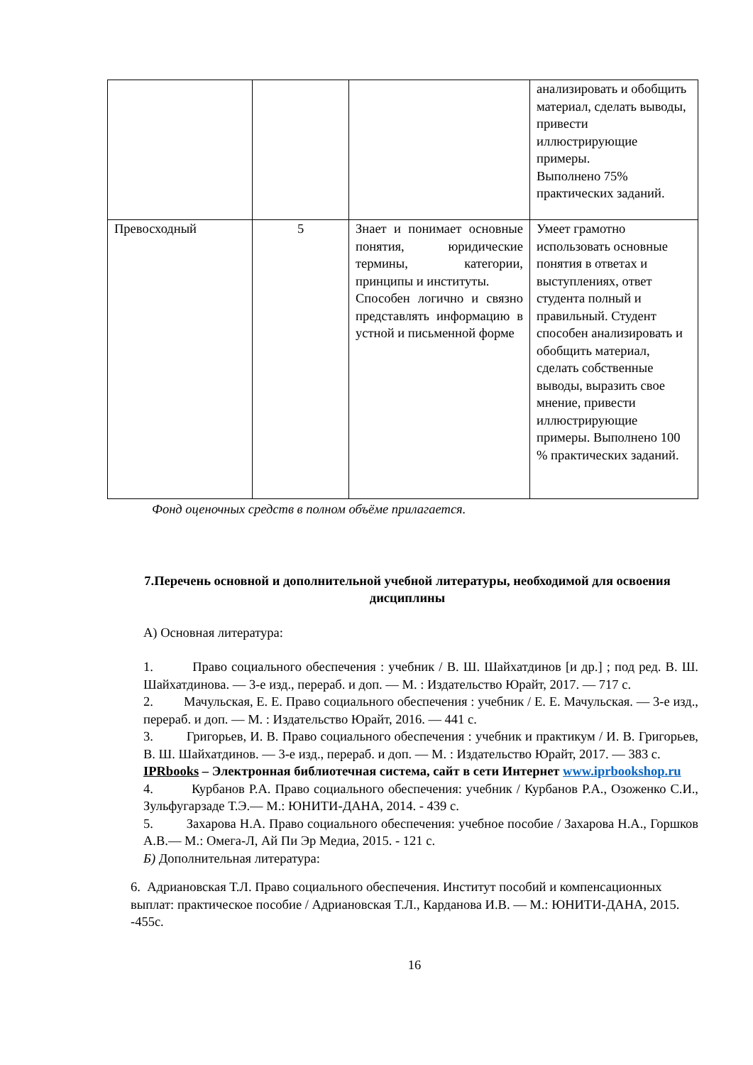| | | | анализировать и обобщить материал, сделать выводы, привести иллюстрирующие примеры. Выполнено 75% практических заданий. |
| Превосходный | 5 | Знает и понимает основные понятия, юридические термины, категории, принципы и институты. Способен логично и связно представлять информацию в устной и письменной форме | Умеет грамотно использовать основные понятия в ответах и выступлениях, ответ студента полный и правильный. Студент способен анализировать и обобщить материал, сделать собственные выводы, выразить свое мнение, привести иллюстрирующие примеры. Выполнено 100 % практических заданий. |
Фонд оценочных средств в полном объёме прилагается.
7.Перечень основной и дополнительной учебной литературы, необходимой для освоения дисциплины
А) Основная литература:
1. Право социального обеспечения : учебник / В. Ш. Шайхатдинов [и др.] ; под ред. В. Ш. Шайхатдинова. — 3-е изд., перераб. и доп. — М. : Издательство Юрайт, 2017. — 717 с.
2. Мачульская, Е. Е. Право социального обеспечения : учебник / Е. Е. Мачульская. — 3-е изд., перераб. и доп. — М. : Издательство Юрайт, 2016. — 441 с.
3. Григорьев, И. В. Право социального обеспечения : учебник и практикум / И. В. Григорьев, В. Ш. Шайхатдинов. — 3-е изд., перераб. и доп. — М. : Издательство Юрайт, 2017. — 383 с.
IPRbooks – Электронная библиотечная система, сайт в сети Интернет www.iprbookshop.ru
4. Курбанов Р.А. Право социального обеспечения: учебник / Курбанов Р.А., Озоженко С.И., Зульфугарзаде Т.Э.— М.: ЮНИТИ-ДАНА, 2014. - 439 с.
5. Захарова Н.А. Право социального обеспечения: учебное пособие / Захарова Н.А., Горшков А.В.— М.: Омега-Л, Ай Пи Эр Медиа, 2015. - 121 с.
Б) Дополнительная литература:
6. Адриановская Т.Л. Право социального обеспечения. Институт пособий и компенсационных выплат: практическое пособие / Адриановская Т.Л., Карданова И.В. — М.: ЮНИТИ-ДАНА, 2015. -455с.
16